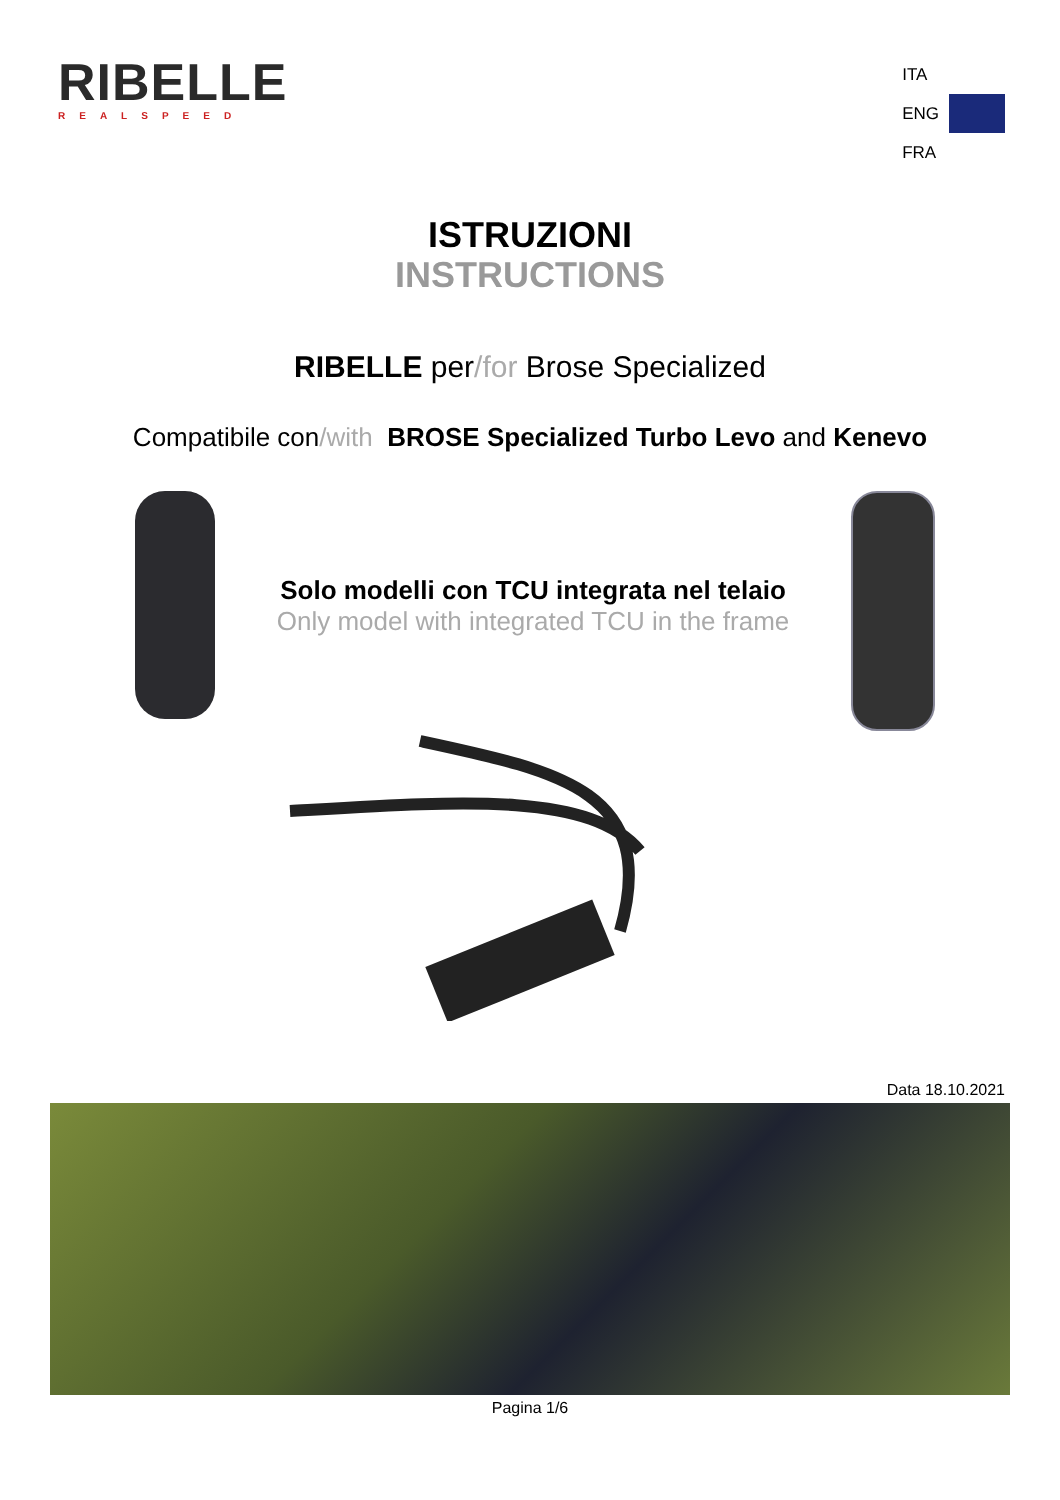RIBELLE
REALSPEED
ITA
ENG
FRA
ISTRUZIONI
INSTRUCTIONS
RIBELLE per/for Brose Specialized
Compatibile con/with BROSE Specialized Turbo Levo and Kenevo
Solo modelli con TCU integrata nel telaio
Only model with integrated TCU in the frame
Data 18.10.2021
Pagina 1/6